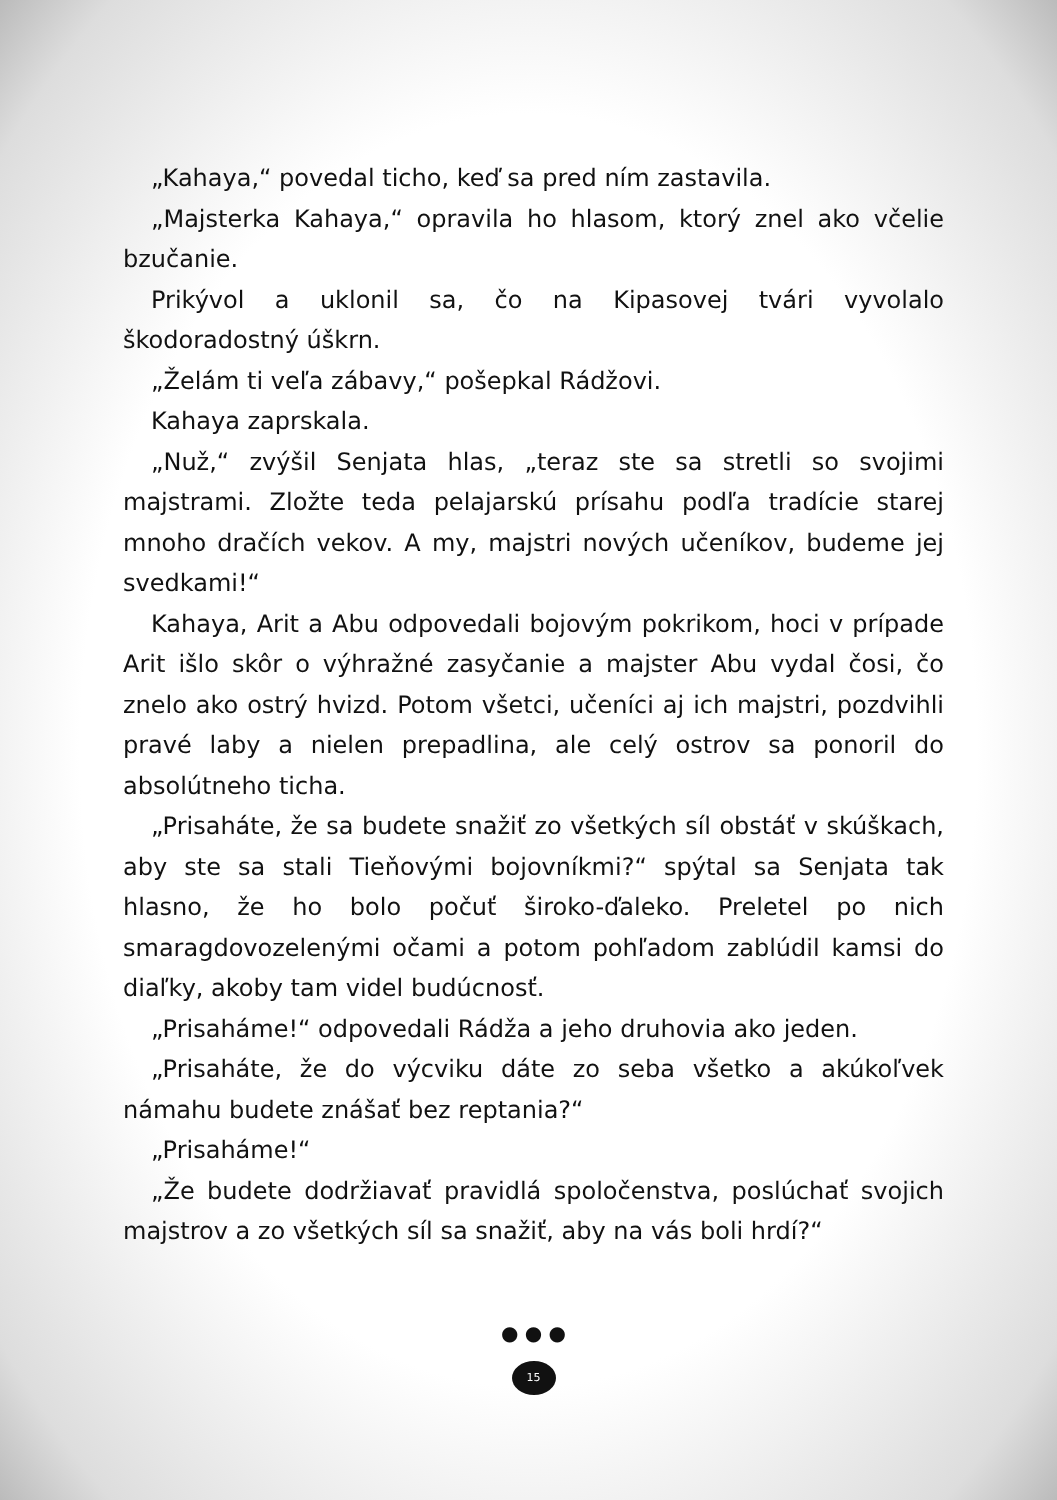„Kahaya,“ povedal ticho, keď sa pred ním zastavila.
„Majsterka Kahaya,“ opravila ho hlasom, ktorý znel ako včelie bzučanie.
Prikývol a uklonil sa, čo na Kipasovej tvári vyvolalo škodoradostný úškrn.
„Želám ti veľa zábavy,“ pošepkal Rádžovi.
Kahaya zaprskala.
„Nuž,“ zvýšil Senjata hlas, „teraz ste sa stretli so svojimi majstrami. Zložte teda pelajarskú prísahu podľa tradície starej mnoho dračích vekov. A my, majstri nových učeníkov, budeme jej svedkami!“
Kahaya, Arit a Abu odpovedali bojovým pokrikom, hoci v prípade Arit išlo skôr o výhražné zasyčanie a majster Abu vydal čosi, čo znelo ako ostrý hvizd. Potom všetci, učeníci aj ich majstri, pozdvihli pravé laby a nielen prepadlina, ale celý ostrov sa ponoril do absolútneho ticha.
„Prisaháte, že sa budete snažiť zo všetkých síl obstáť v skúškach, aby ste sa stali Tieňovými bojovníkmi?“ spýtal sa Senjata tak hlasno, že ho bolo počuť široko-ďaleko. Preletel po nich smaragdovozelenými očami a potom pohľadom zablúdil kamsi do diaľky, akoby tam videl budúcnosť.
„Prisaháme!“ odpovedali Rádža a jeho druhovia ako jeden.
„Prisaháte, že do výcviku dáte zo seba všetko a akúkoľvek námahu budete znášať bez reptania?“
„Prisaháme!“
„Že budete dodržiavať pravidlá spoločenstva, poslúchať svojich majstrov a zo všetkých síl sa snažiť, aby na vás boli hrdí?“
● ● ●
15